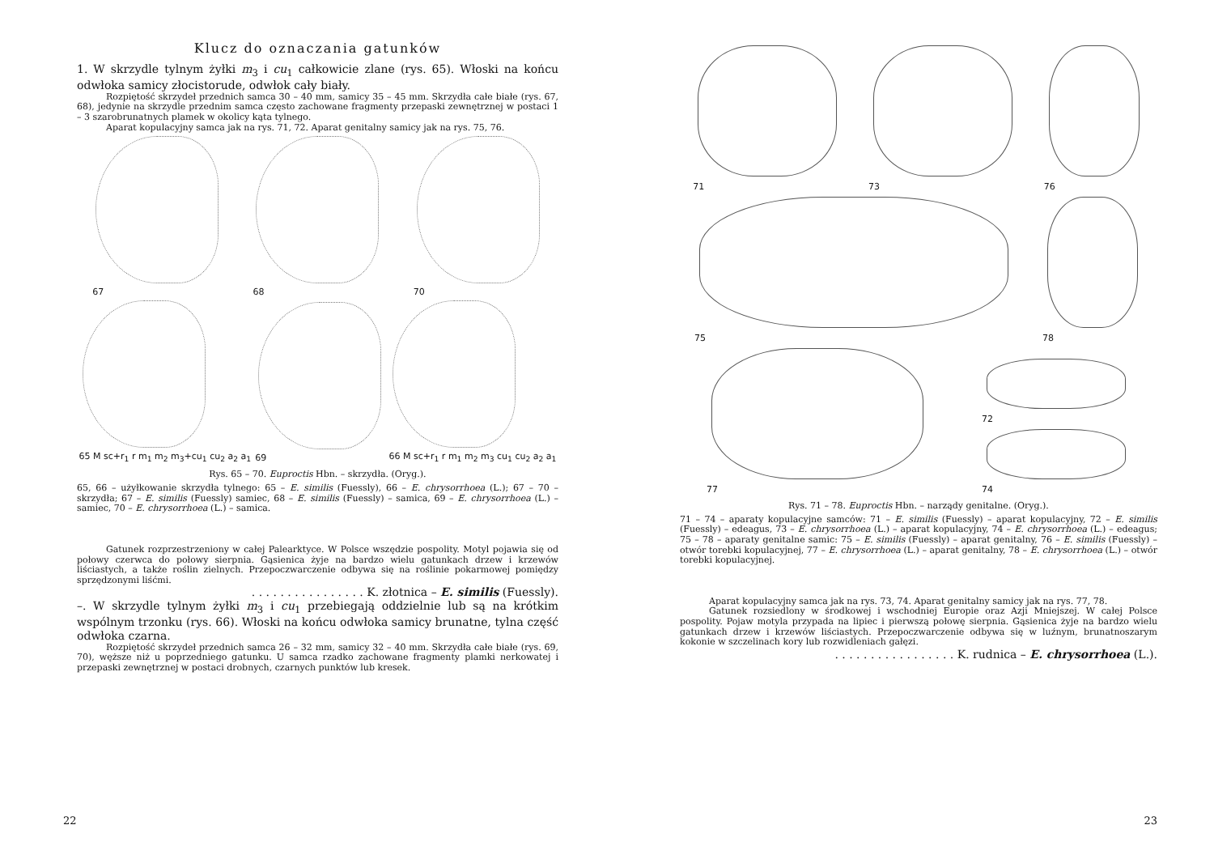Klucz do oznaczania gatunków
1. W skrzydle tylnym żyłki m<sub>3</sub> i cu<sub>1</sub> całkowicie zlane (rys. 65). Włoski na końcu odwłoka samicy złocistorude, odwłok cały biały.
Rozpiętość skrzydeł przednich samca 30 – 40 mm, samicy 35 – 45 mm. Skrzydła całe białe (rys. 67, 68), jedynie na skrzydle przednim samca często zachowane fragmenty przepaski zewnętrznej w postaci 1 – 3 szarobrunatnych plamek w okolicy kąta tylnego.
Aparat kopulacyjny samca jak na rys. 71, 72. Aparat genitalny samicy jak na rys. 75, 76.
67
68
70
65 M sc+r<sub>1</sub> r m<sub>1</sub> m<sub>2</sub> m<sub>3</sub>+cu<sub>1</sub> cu<sub>2</sub> a<sub>2</sub> a<sub>1</sub>
69
66 M sc+r<sub>1</sub> r m<sub>1</sub> m<sub>2</sub> m<sub>3</sub> cu<sub>1</sub> cu<sub>2</sub> a<sub>2</sub> a<sub>1</sub>
Rys. 65 – 70. Euproctis Hbn. – skrzydła. (Oryg.).
65, 66 – użyłkowanie skrzydła tylnego: 65 – E. similis (Fuessly), 66 – E. chrysorrhoea (L.); 67 – 70 – skrzydła; 67 – E. similis (Fuessly) samiec, 68 – E. similis (Fuessly) – samica, 69 – E. chrysorrhoea (L.) – samiec, 70 – E. chrysorrhoea (L.) – samica.
Gatunek rozprzestrzeniony w całej Palearktyce. W Polsce wszędzie pospolity. Motyl pojawia się od połowy czerwca do połowy sierpnia. Gąsienica żyje na bardzo wielu gatunkach drzew i krzewów liściastych, a także roślin zielnych. Przepoczwarczenie odbywa się na roślinie pokarmowej pomiędzy sprzędzonymi liśćmi.
. . . . . . . . . . . . . . . . K. złotnica – E. similis (Fuessly).
–. W skrzydle tylnym żyłki m<sub>3</sub> i cu<sub>1</sub> przebiegają oddzielnie lub są na krótkim wspólnym trzonku (rys. 66). Włoski na końcu odwłoka samicy brunatne, tylna część odwłoka czarna.
Rozpiętość skrzydeł przednich samca 26 – 32 mm, samicy 32 – 40 mm. Skrzydła całe białe (rys. 69, 70), węższe niż u poprzedniego gatunku. U samca rzadko zachowane fragmenty plamki nerkowatej i przepaski zewnętrznej w postaci drobnych, czarnych punktów lub kresek.
22
71
73
76
75
78
77
72
74
Rys. 71 – 78. Euproctis Hbn. – narządy genitalne. (Oryg.).
71 – 74 – aparaty kopulacyjne samców: 71 – E. similis (Fuessly) – aparat kopulacyjny, 72 – E. similis (Fuessly) – edeagus, 73 – E. chrysorrhoea (L.) – aparat kopulacyjny, 74 – E. chrysorrhoea (L.) – edeagus; 75 – 78 – aparaty genitalne samic: 75 – E. similis (Fuessly) – aparat genitalny, 76 – E. similis (Fuessly) – otwór torebki kopulacyjnej, 77 – E. chrysorrhoea (L.) – aparat genitalny, 78 – E. chrysorrhoea (L.) – otwór torebki kopulacyjnej.
Aparat kopulacyjny samca jak na rys. 73, 74. Aparat genitalny samicy jak na rys. 77, 78.
Gatunek rozsiedlony w środkowej i wschodniej Europie oraz Azji Mniejszej. W całej Polsce pospolity. Pojaw motyla przypada na lipiec i pierwszą połowę sierpnia. Gąsienica żyje na bardzo wielu gatunkach drzew i krzewów liściastych. Przepoczwarczenie odbywa się w luźnym, brunatnoszarym kokonie w szczelinach kory lub rozwidleniach gałęzi.
. . . . . . . . . . . . . . . . . K. rudnica – E. chrysorrhoea (L.).
23